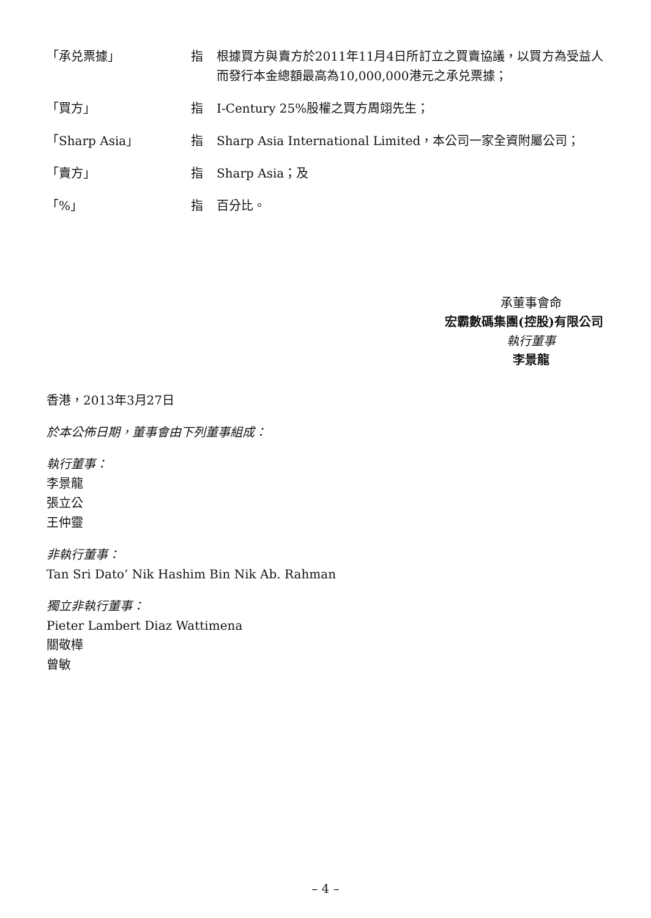「承兑票據」 指 根據買方與賣方於2011年11月4日所訂立之買賣協議，以買方為受益人而發行本金總額最高為10,000,000港元之承兑票據；
「買方」 指 I-Century 25%股權之買方周翊先生；
「Sharp Asia」 指 Sharp Asia International Limited，本公司一家全資附屬公司；
「賣方」 指 Sharp Asia；及
「%」 指 百分比。
承董事會命
宏霸數碼集團(控股)有限公司
執行董事
李景龍
香港，2013年3月27日
於本公佈日期，董事會由下列董事組成：
執行董事：
李景龍
張立公
王仲靈
非執行董事：
Tan Sri Dato’ Nik Hashim Bin Nik Ab. Rahman
獨立非執行董事：
Pieter Lambert Diaz Wattimena
關敬樺
曾敏
– 4 –